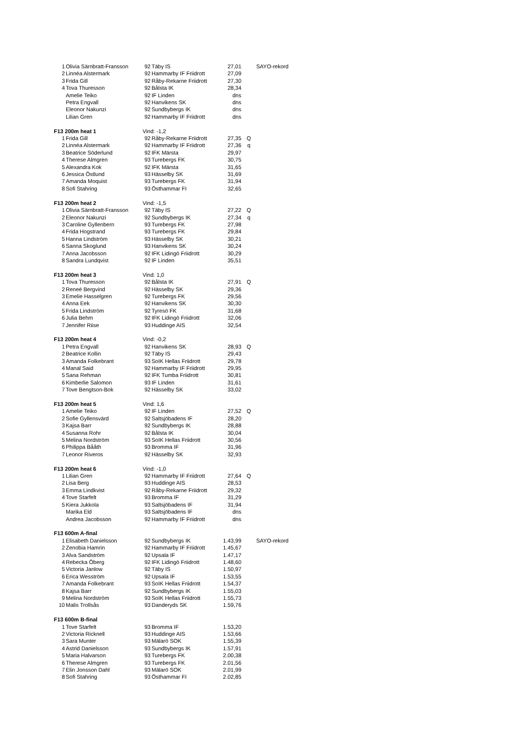| 1 | Olivia Särnbratt-Fransson | 92 | Täby IS | 27,01 | | SAYO-rekord |
| 2 | Linnéa Alstermark | 92 | Hammarby IF Friidrott | 27,09 | | |
| 3 | Frida Gill | 92 | Råby-Rekarne Friidrott | 27,30 | | |
| 4 | Tova Thuresson | 92 | Bålsta IK | 28,34 | | |
| | Amelie Teiko | 92 | IF Linden | dns | | |
| | Petra Engvall | 92 | Hanvikens SK | dns | | |
| | Eleonor Nakunzi | 92 | Sundbybergs IK | dns | | |
| | Lilian Gren | 92 | Hammarby IF Friidrott | dns | | |
| F13 200m heat 1 | | Vind: -1,2 | | | | |
| 1 | Frida Gill | 92 | Råby-Rekarne Friidrott | 27,35 | Q | |
| 2 | Linnéa Alstermark | 92 | Hammarby IF Friidrott | 27,36 | q | |
| 3 | Beatrice Söderlund | 92 | IFK Märsta | 29,97 | | |
| 4 | Therese Almgren | 93 | Turebergs FK | 30,75 | | |
| 5 | Alexandra Kok | 92 | IFK Märsta | 31,65 | | |
| 6 | Jessica Östlund | 93 | Hässelby SK | 31,69 | | |
| 7 | Amanda Moquist | 93 | Turebergs FK | 31,94 | | |
| 8 | Sofi Stahring | 93 | Östhammar FI | 32,65 | | |
| F13 200m heat 2 | | Vind: -1,5 | | | | |
| 1 | Olivia Särnbratt-Fransson | 92 | Täby IS | 27,22 | Q | |
| 2 | Eleonor Nakunzi | 92 | Sundbybergs IK | 27,34 | q | |
| 3 | Caroline Gyllenbern | 93 | Turebergs FK | 27,98 | | |
| 4 | Frida Hogstrand | 93 | Turebergs FK | 29,84 | | |
| 5 | Hanna Lindström | 93 | Hässelby SK | 30,21 | | |
| 6 | Sanna Skoglund | 93 | Hanvikens SK | 30,24 | | |
| 7 | Anna Jacobsson | 92 | IFK Lidingö Friidrott | 30,29 | | |
| 8 | Sandra Lundqvist | 92 | IF Linden | 35,51 | | |
| F13 200m heat 3 | | Vind: 1,0 | | | | |
| 1 | Tova Thuresson | 92 | Bålsta IK | 27,91 | Q | |
| 2 | Reneé Bergvind | 92 | Hässelby SK | 29,36 | | |
| 3 | Emelie Hasselgren | 92 | Turebergs FK | 29,56 | | |
| 4 | Anna Eek | 92 | Hanvikens SK | 30,30 | | |
| 5 | Frida Lindström | 92 | Tyresö FK | 31,68 | | |
| 6 | Julia Behm | 92 | IFK Lidingö Friidrott | 32,06 | | |
| 7 | Jennifer Riise | 93 | Huddinge AIS | 32,54 | | |
| F13 200m heat 4 | | Vind: -0,2 | | | | |
| 1 | Petra Engvall | 92 | Hanvikens SK | 28,93 | Q | |
| 2 | Beatrice Kollin | 92 | Täby IS | 29,43 | | |
| 3 | Amanda Folkebrant | 93 | SoIK Hellas Friidrott | 29,78 | | |
| 4 | Manal Said | 92 | Hammarby IF Friidrott | 29,95 | | |
| 5 | Sana Rehman | 92 | IFK Tumba Friidrott | 30,81 | | |
| 6 | Kimberlie Salomon | 93 | IF Linden | 31,61 | | |
| 7 | Tove Bengtson-Bok | 92 | Hässelby SK | 33,02 | | |
| F13 200m heat 5 | | Vind: 1,6 | | | | |
| 1 | Amelie Teiko | 92 | IF Linden | 27,52 | Q | |
| 2 | Sofie Gyllensvärd | 92 | Saltsjöbadens IF | 28,20 | | |
| 3 | Kajsa Barr | 92 | Sundbybergs IK | 28,88 | | |
| 4 | Susanna Rohr | 92 | Bålsta IK | 30,04 | | |
| 5 | Melina Nordström | 93 | SoIK Hellas Friidrott | 30,56 | | |
| 6 | Philippa Bååth | 93 | Bromma IF | 31,96 | | |
| 7 | Leonor Riveros | 92 | Hässelby SK | 32,93 | | |
| F13 200m heat 6 | | Vind: -1,0 | | | | |
| 1 | Lilian Gren | 92 | Hammarby IF Friidrott | 27,64 | Q | |
| 2 | Lisa Berg | 93 | Huddinge AIS | 28,53 | | |
| 3 | Emma Lindkvist | 92 | Råby-Rekarne Friidrott | 29,32 | | |
| 4 | Tove Starfelt | 93 | Bromma IF | 31,29 | | |
| 5 | Kiera Jukkola | 93 | Saltsjöbadens IF | 31,94 | | |
| | Marika Eld | 93 | Saltsjöbadens IF | dns | | |
| | Andrea Jacobsson | 92 | Hammarby IF Friidrott | dns | | |
| F13 600m A-final | | | | | | |
| 1 | Elisabeth Danielsson | 92 | Sundbybergs IK | 1.43,99 | | SAYO-rekord |
| 2 | Zenobia Hamrin | 92 | Hammarby IF Friidrott | 1.45,67 | | |
| 3 | Alva Sandström | 92 | Upsala IF | 1.47,17 | | |
| 4 | Rebecka Öberg | 92 | IFK Lidingö Friidrott | 1.48,60 | | |
| 5 | Victoria Janlow | 92 | Täby IS | 1.50,97 | | |
| 6 | Erica Wesström | 92 | Upsala IF | 1.53,55 | | |
| 7 | Amanda Folkebrant | 93 | SoIK Hellas Friidrott | 1.54,37 | | |
| 8 | Kajsa Barr | 92 | Sundbybergs IK | 1.55,03 | | |
| 9 | Melina Nordström | 93 | SoIK Hellas Friidrott | 1.55,73 | | |
| 10 | Malis Trollsås | 93 | Danderyds SK | 1.59,76 | | |
| F13 600m B-final | | | | | | |
| 1 | Tove Starfelt | 93 | Bromma IF | 1.53,20 | | |
| 2 | Victoria Ricknell | 93 | Huddinge AIS | 1.53,66 | | |
| 3 | Sara Munter | 93 | Mälarö SOK | 1.55,39 | | |
| 4 | Astrid Danielsson | 93 | Sundbybergs IK | 1.57,91 | | |
| 5 | Maria Halvarson | 93 | Turebergs FK | 2.00,38 | | |
| 6 | Therese Almgren | 93 | Turebergs FK | 2.01,56 | | |
| 7 | Elin Jonsson Dahl | 93 | Mälarö SOK | 2.01,99 | | |
| 8 | Sofi Stahring | 93 | Östhammar FI | 2.02,85 | | |